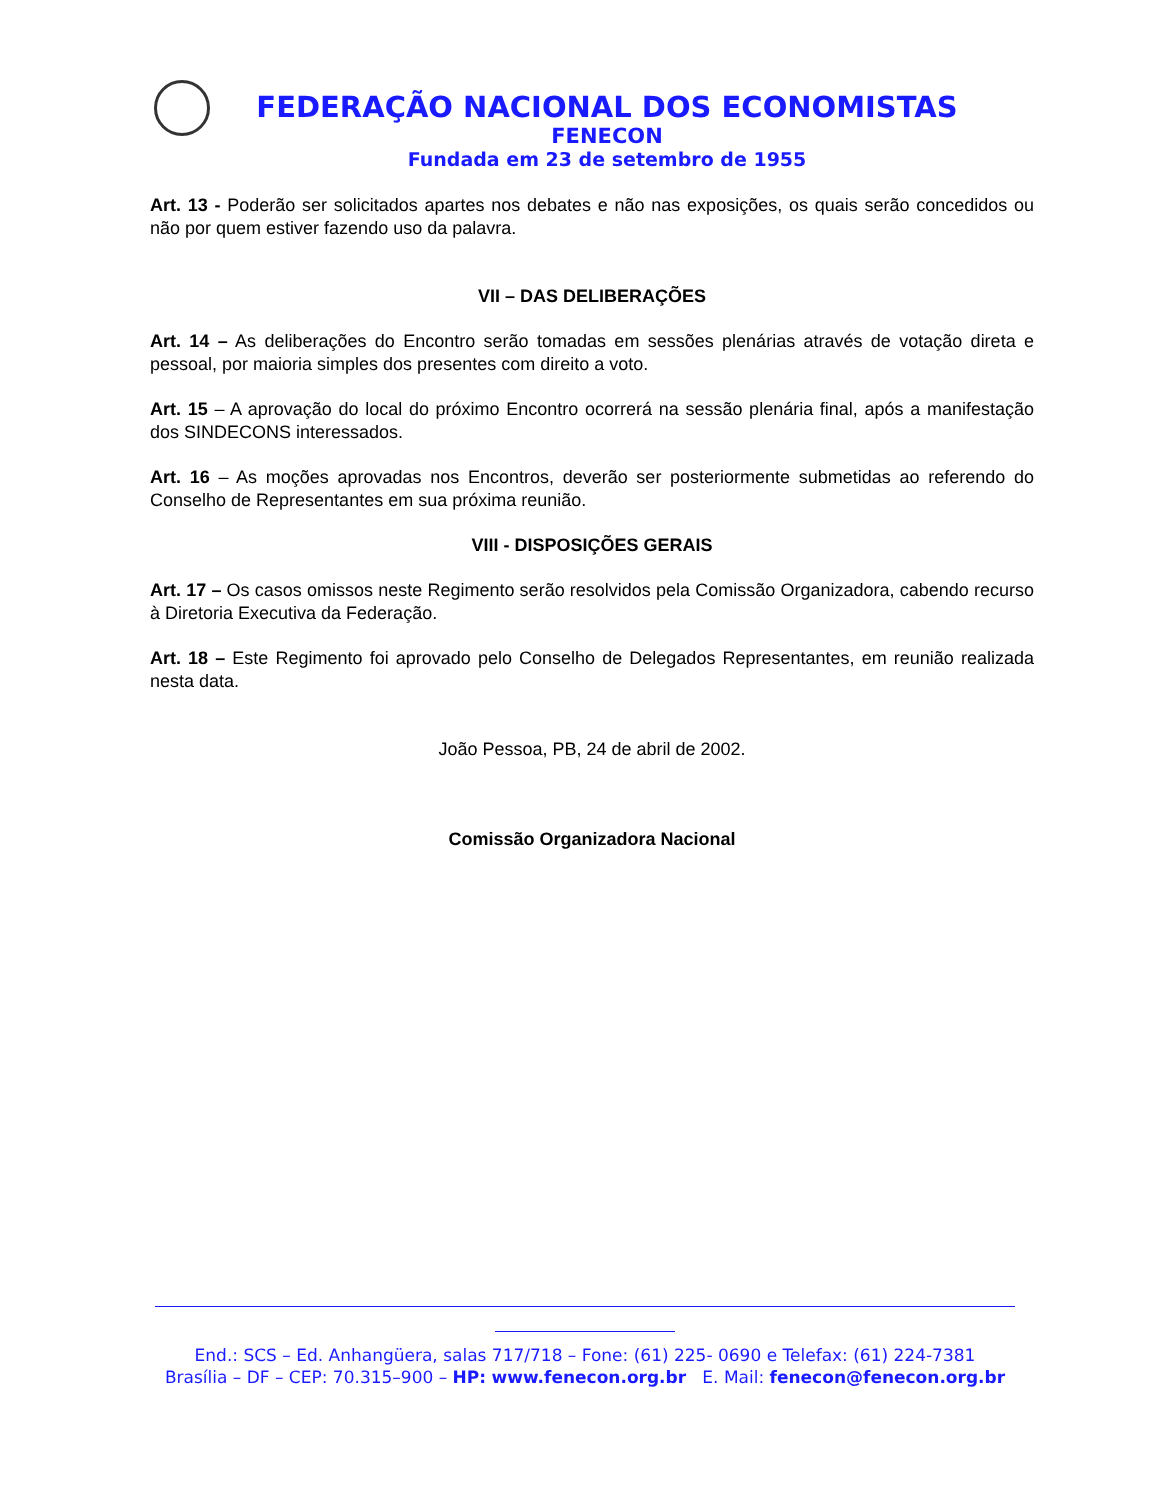FEDERAÇÃO NACIONAL DOS ECONOMISTAS
FENECON
Fundada em 23 de setembro de 1955
Art. 13 - Poderão ser solicitados apartes nos debates e não nas exposições, os quais serão concedidos ou não por quem estiver fazendo uso da palavra.
VII – DAS DELIBERAÇÕES
Art. 14 – As deliberações do Encontro serão tomadas em sessões plenárias através de votação direta e pessoal, por maioria simples dos presentes com direito a voto.
Art. 15 – A aprovação do local do próximo Encontro ocorrerá na sessão plenária final, após a manifestação dos SINDECONS interessados.
Art. 16 – As moções aprovadas nos Encontros, deverão ser posteriormente submetidas ao referendo do Conselho de Representantes em sua próxima reunião.
VIII - DISPOSIÇÕES GERAIS
Art. 17 – Os casos omissos neste Regimento serão resolvidos pela Comissão Organizadora, cabendo recurso à Diretoria Executiva da Federação.
Art. 18 – Este Regimento foi aprovado pelo Conselho de Delegados Representantes, em reunião realizada nesta data.
João Pessoa, PB, 24 de abril de 2002.
Comissão Organizadora Nacional
End.: SCS – Ed. Anhangüera, salas 717/718 – Fone: (61) 225- 0690 e Telefax: (61) 224-7381
Brasília – DF – CEP: 70.315–900 – HP: www.fenecon.org.br E. Mail: fenecon@fenecon.org.br